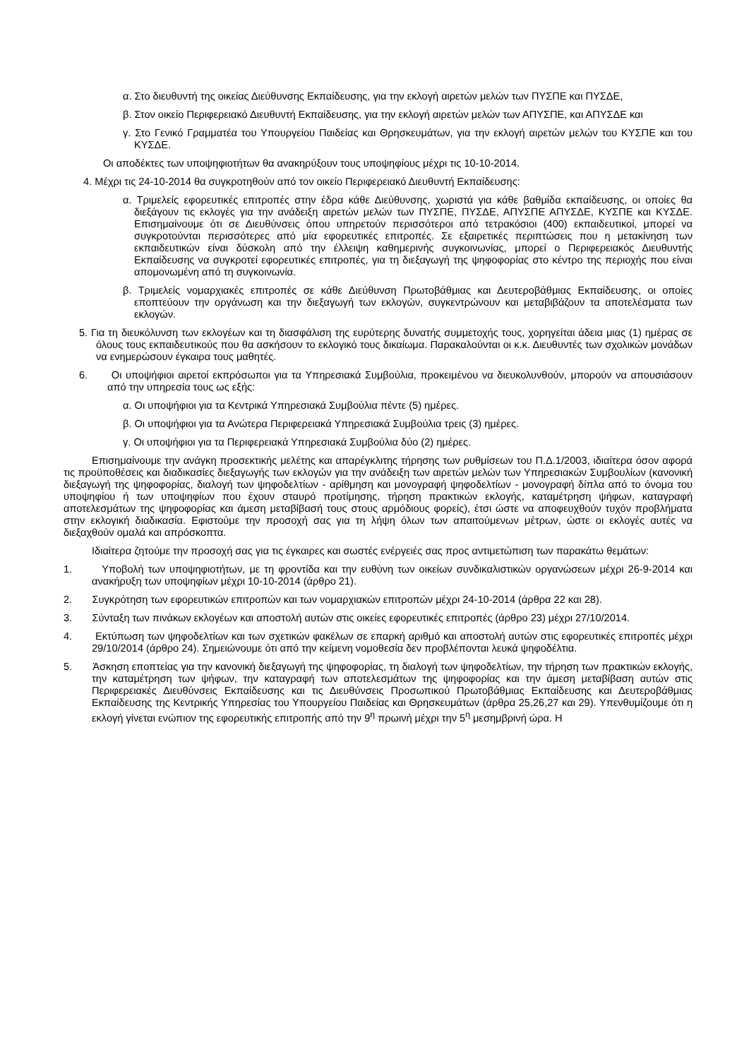α. Στο διευθυντή της οικείας Διεύθυνσης Εκπαίδευσης, για την εκλογή αιρετών μελών των ΠΥΣΠΕ και ΠΥΣΔΕ,
β. Στον οικείο Περιφερειακό Διευθυντή Εκπαίδευσης, για την εκλογή αιρετών μελών των ΑΠΥΣΠΕ, και ΑΠΥΣΔΕ και
γ. Στο Γενικό Γραμματέα του Υπουργείου Παιδείας και Θρησκευμάτων, για την εκλογή αιρετών μελών του ΚΥΣΠΕ και του ΚΥΣΔΕ.
Οι αποδέκτες των υποψηφιοτήτων θα ανακηρύξουν τους υποψηφίους μέχρι τις 10-10-2014.
4. Μέχρι τις 24-10-2014 θα συγκροτηθούν από τον οικείο Περιφερειακό Διευθυντή Εκπαίδευσης:
α. Τριμελείς εφορευτικές επιτροπές στην έδρα κάθε Διεύθυνσης, χωριστά για κάθε βαθμίδα εκπαίδευσης, οι οποίες θα διεξάγουν τις εκλογές για την ανάδειξη αιρετών μελών των ΠΥΣΠΕ, ΠΥΣΔΕ, ΑΠΥΣΠΕ ΑΠΥΣΔΕ, ΚΥΣΠΕ και ΚΥΣΔΕ. Επισημαίνουμε ότι σε Διευθύνσεις όπου υπηρετούν περισσότεροι από τετρακόσιοι (400) εκπαιδευτικοί, μπορεί να συγκροτούνται περισσότερες από μία εφορευτικές επιτροπές. Σε εξαιρετικές περιπτώσεις που η μετακίνηση των εκπαιδευτικών είναι δύσκολη από την έλλειψη καθημερινής συγκοινωνίας, μπορεί ο Περιφερειακός Διευθυντής Εκπαίδευσης να συγκροτεί εφορευτικές επιτροπές, για τη διεξαγωγή της ψηφοφορίας στο κέντρο της περιοχής που είναι απομονωμένη από τη συγκοινωνία.
β. Τριμελείς νομαρχιακές επιτροπές σε κάθε Διεύθυνση Πρωτοβάθμιας και Δευτεροβάθμιας Εκπαίδευσης, οι οποίες εποπτεύουν την οργάνωση και την διεξαγωγή των εκλογών, συγκεντρώνουν και μεταβιβάζουν τα αποτελέσματα των εκλογών.
5. Για τη διευκόλυνση των εκλογέων και τη διασφάλιση της ευρύτερης δυνατής συμμετοχής τους, χορηγείται άδεια μιας (1) ημέρας σε όλους τους εκπαιδευτικούς που θα ασκήσουν το εκλογικό τους δικαίωμα. Παρακαλούνται οι κ.κ. Διευθυντές των σχολικών μονάδων να ενημερώσουν έγκαιρα τους μαθητές.
6. Οι υποψήφιοι αιρετοί εκπρόσωποι για τα Υπηρεσιακά Συμβούλια, προκειμένου να διευκολυνθούν, μπορούν να απουσιάσουν από την υπηρεσία τους ως εξής:
α. Οι υποψήφιοι για τα Κεντρικά Υπηρεσιακά Συμβούλια πέντε (5) ημέρες.
β. Οι υποψήφιοι για τα Ανώτερα Περιφερειακά Υπηρεσιακά Συμβούλια τρεις (3) ημέρες.
γ. Οι υποψήφιοι για τα Περιφερειακά Υπηρεσιακά Συμβούλια δύο (2) ημέρες.
Επισημαίνουμε την ανάγκη προσεκτικής μελέτης και απαρέγκλιτης τήρησης των ρυθμίσεων του Π.Δ.1/2003, ιδιαίτερα όσον αφορά τις προϋποθέσεις και διαδικασίες διεξαγωγής των εκλογών για την ανάδειξη των αιρετών μελών των Υπηρεσιακών Συμβουλίων (κανονική διεξαγωγή της ψηφοφορίας, διαλογή των ψηφοδελτίων - αρίθμηση και μονογραφή ψηφοδελτίων - μονογραφή δίπλα από το όνομα του υποψηφίου ή των υποψηφίων που έχουν σταυρό προτίμησης, τήρηση πρακτικών εκλογής, καταμέτρηση ψήφων, καταγραφή αποτελεσμάτων της ψηφοφορίας και άμεση μεταβίβασή τους στους αρμόδιους φορείς), έτσι ώστε να αποφευχθούν τυχόν προβλήματα στην εκλογική διαδικασία. Εφιστούμε την προσοχή σας για τη λήψη όλων των απαιτούμενων μέτρων, ώστε οι εκλογές αυτές να διεξαχθούν ομαλά και απρόσκοπτα.
Ιδιαίτερα ζητούμε την προσοχή σας για τις έγκαιρες και σωστές ενέργειές σας προς αντιμετώπιση των παρακάτω θεμάτων:
1. Υποβολή των υποψηφιοτήτων, με τη φροντίδα και την ευθύνη των οικείων συνδικαλιστικών οργανώσεων μέχρι 26-9-2014 και ανακήρυξη των υποψηφίων μέχρι 10-10-2014 (άρθρο 21).
2. Συγκρότηση των εφορευτικών επιτροπών και των νομαρχιακών επιτροπών μέχρι 24-10-2014 (άρθρα 22 και 28).
3. Σύνταξη των πινάκων εκλογέων και αποστολή αυτών στις οικείες εφορευτικές επιτροπές (άρθρο 23) μέχρι 27/10/2014.
4. Εκτύπωση των ψηφοδελτίων και των σχετικών φακέλων σε επαρκή αριθμό και αποστολή αυτών στις εφορευτικές επιτροπές μέχρι 29/10/2014 (άρθρο 24). Σημειώνουμε ότι από την κείμενη νομοθεσία δεν προβλέπονται λευκά ψηφοδέλτια.
5. Άσκηση εποπτείας για την κανονική διεξαγωγή της ψηφοφορίας, τη διαλογή των ψηφοδελτίων, την τήρηση των πρακτικών εκλογής, την καταμέτρηση των ψήφων, την καταγραφή των αποτελεσμάτων της ψηφοφορίας και την άμεση μεταβίβαση αυτών στις Περιφερειακές Διευθύνσεις Εκπαίδευσης και τις Διευθύνσεις Προσωπικού Πρωτοβάθμιας Εκπαίδευσης και Δευτεροβάθμιας Εκπαίδευσης της Κεντρικής Υπηρεσίας του Υπουργείου Παιδείας και Θρησκευμάτων (άρθρα 25,26,27 και 29). Υπενθυμίζουμε ότι η εκλογή γίνεται ενώπιον της εφορευτικής επιτροπής από την 9<sup>η</sup> πρωινή μέχρι την 5<sup>η</sup> μεσημβρινή ώρα. Η